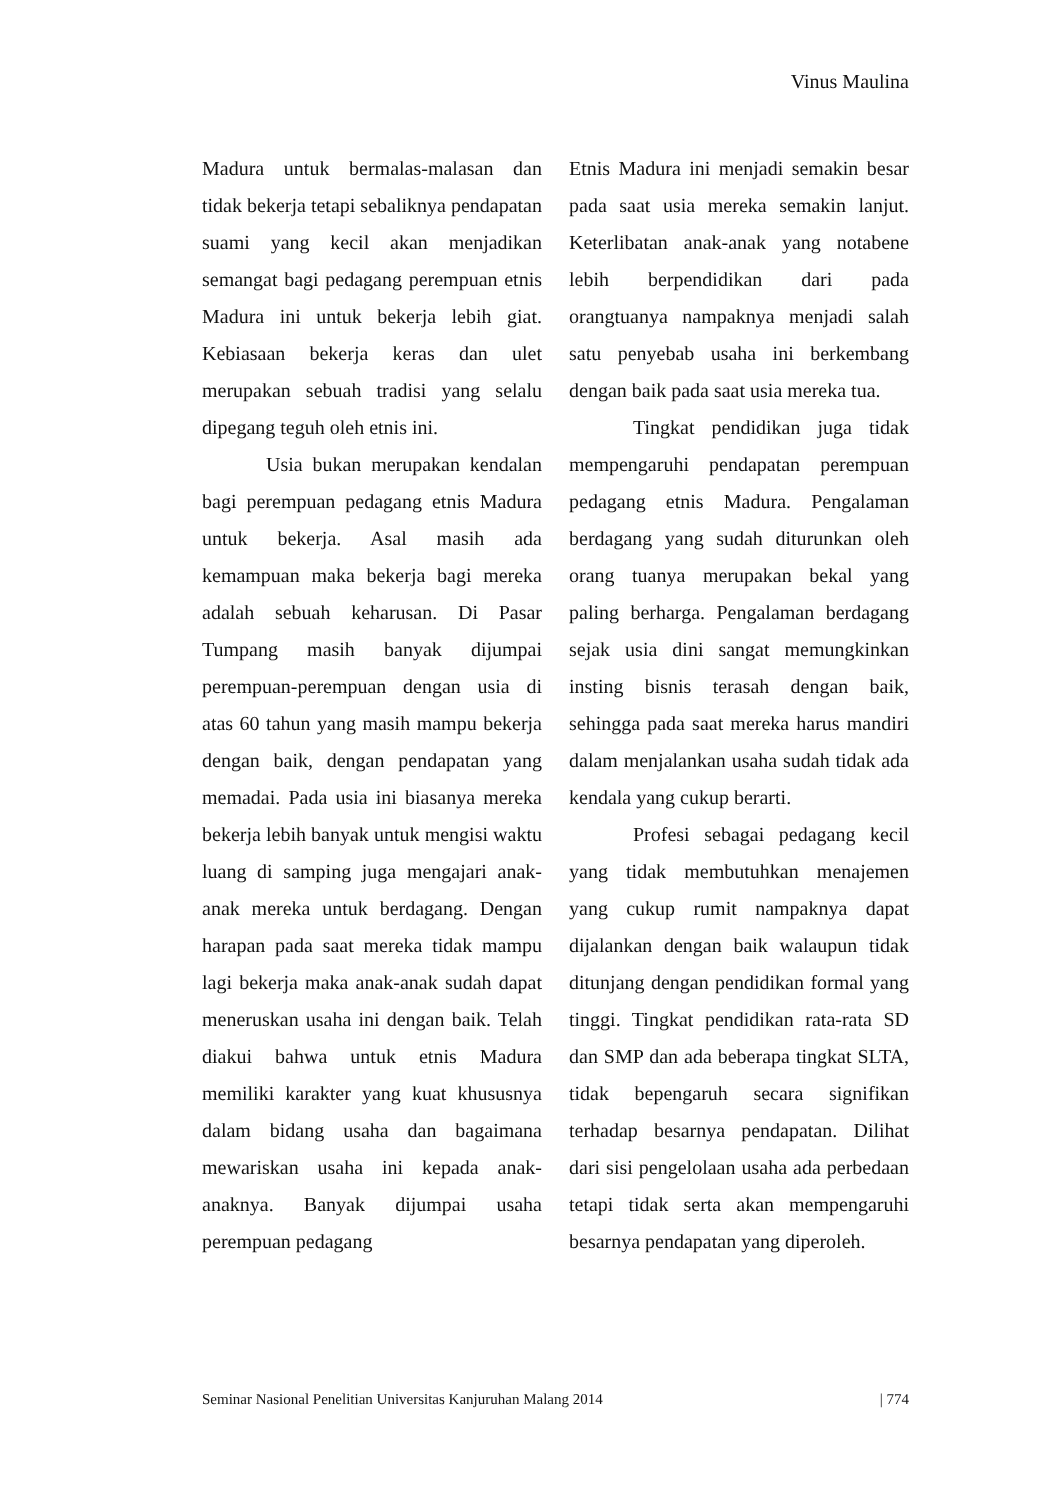Vinus Maulina
Madura untuk bermalas-malasan dan tidak bekerja tetapi sebaliknya pendapatan suami yang kecil akan menjadikan semangat bagi pedagang perempuan etnis Madura ini untuk bekerja lebih giat. Kebiasaan bekerja keras dan ulet merupakan sebuah tradisi yang selalu dipegang teguh oleh etnis ini.
Usia bukan merupakan kendalan bagi perempuan pedagang etnis Madura untuk bekerja. Asal masih ada kemampuan maka bekerja bagi mereka adalah sebuah keharusan. Di Pasar Tumpang masih banyak dijumpai perempuan-perempuan dengan usia di atas 60 tahun yang masih mampu bekerja dengan baik, dengan pendapatan yang memadai. Pada usia ini biasanya mereka bekerja lebih banyak untuk mengisi waktu luang di samping juga mengajari anak-anak mereka untuk berdagang. Dengan harapan pada saat mereka tidak mampu lagi bekerja maka anak-anak sudah dapat meneruskan usaha ini dengan baik. Telah diakui bahwa untuk etnis Madura memiliki karakter yang kuat khususnya dalam bidang usaha dan bagaimana mewariskan usaha ini kepada anak-anaknya. Banyak dijumpai usaha perempuan pedagang
Etnis Madura ini menjadi semakin besar pada saat usia mereka semakin lanjut. Keterlibatan anak-anak yang notabene lebih berpendidikan dari pada orangtuanya nampaknya menjadi salah satu penyebab usaha ini berkembang dengan baik pada saat usia mereka tua.
Tingkat pendidikan juga tidak mempengaruhi pendapatan perempuan pedagang etnis Madura. Pengalaman berdagang yang sudah diturunkan oleh orang tuanya merupakan bekal yang paling berharga. Pengalaman berdagang sejak usia dini sangat memungkinkan insting bisnis terasah dengan baik, sehingga pada saat mereka harus mandiri dalam menjalankan usaha sudah tidak ada kendala yang cukup berarti.
Profesi sebagai pedagang kecil yang tidak membutuhkan menajemen yang cukup rumit nampaknya dapat dijalankan dengan baik walaupun tidak ditunjang dengan pendidikan formal yang tinggi. Tingkat pendidikan rata-rata SD dan SMP dan ada beberapa tingkat SLTA, tidak bepengaruh secara signifikan terhadap besarnya pendapatan. Dilihat dari sisi pengelolaan usaha ada perbedaan tetapi tidak serta akan mempengaruhi besarnya pendapatan yang diperoleh.
Seminar Nasional Penelitian Universitas Kanjuruhan Malang 2014 | 774